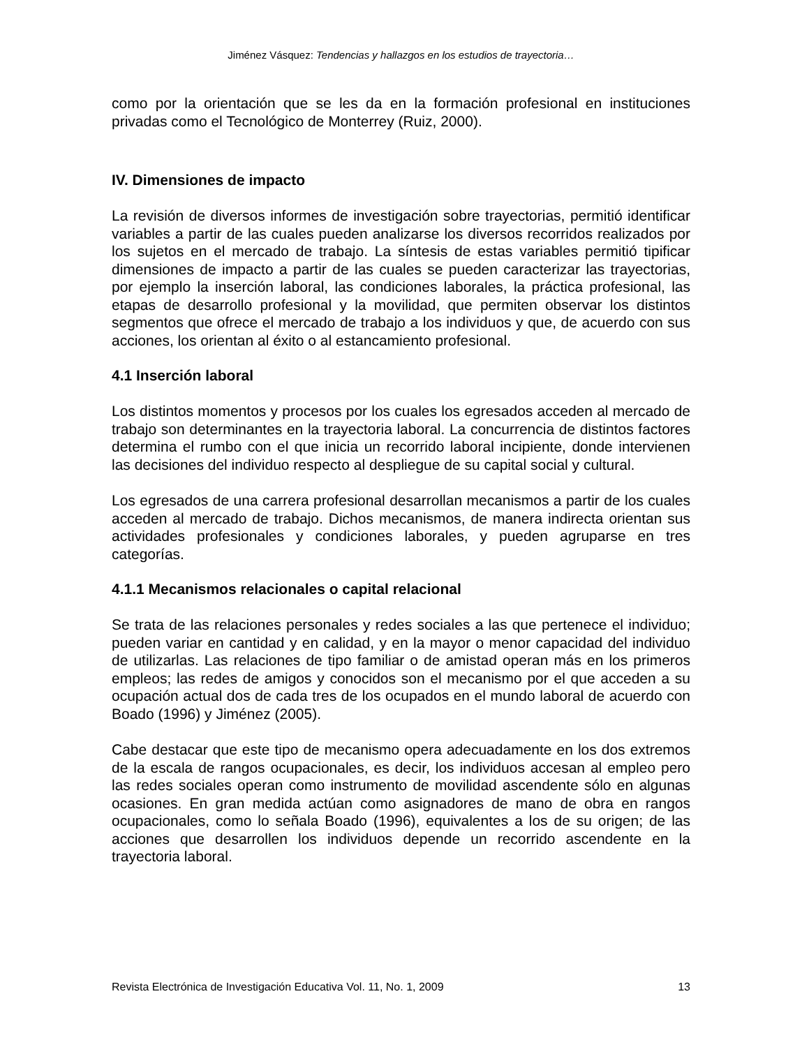Jiménez Vásquez: Tendencias y hallazgos en los estudios de trayectoria…
como por la orientación que se les da en la formación profesional en instituciones privadas como el Tecnológico de Monterrey (Ruiz, 2000).
IV. Dimensiones de impacto
La revisión de diversos informes de investigación sobre trayectorias, permitió identificar variables a partir de las cuales pueden analizarse los diversos recorridos realizados por los sujetos en el mercado de trabajo. La síntesis de estas variables permitió tipificar dimensiones de impacto a partir de las cuales se pueden caracterizar las trayectorias, por ejemplo la inserción laboral, las condiciones laborales, la práctica profesional, las etapas de desarrollo profesional y la movilidad, que permiten observar los distintos segmentos que ofrece el mercado de trabajo a los individuos y que, de acuerdo con sus acciones, los orientan al éxito o al estancamiento profesional.
4.1 Inserción laboral
Los distintos momentos y procesos por los cuales los egresados acceden al mercado de trabajo son determinantes en la trayectoria laboral. La concurrencia de distintos factores determina el rumbo con el que inicia un recorrido laboral incipiente, donde intervienen las decisiones del individuo respecto al despliegue de su capital social y cultural.
Los egresados de una carrera profesional desarrollan mecanismos a partir de los cuales acceden al mercado de trabajo. Dichos mecanismos, de manera indirecta orientan sus actividades profesionales y condiciones laborales, y pueden agruparse en tres categorías.
4.1.1 Mecanismos relacionales o capital relacional
Se trata de las relaciones personales y redes sociales a las que pertenece el individuo; pueden variar en cantidad y en calidad, y en la mayor o menor capacidad del individuo de utilizarlas. Las relaciones de tipo familiar o de amistad operan más en los primeros empleos; las redes de amigos y conocidos son el mecanismo por el que acceden a su ocupación actual dos de cada tres de los ocupados en el mundo laboral de acuerdo con Boado (1996) y Jiménez (2005).
Cabe destacar que este tipo de mecanismo opera adecuadamente en los dos extremos de la escala de rangos ocupacionales, es decir, los individuos accesan al empleo pero las redes sociales operan como instrumento de movilidad ascendente sólo en algunas ocasiones. En gran medida actúan como asignadores de mano de obra en rangos ocupacionales, como lo señala Boado (1996), equivalentes a los de su origen; de las acciones que desarrollen los individuos depende un recorrido ascendente en la trayectoria laboral.
Revista Electrónica de Investigación Educativa Vol. 11, No. 1, 2009 13